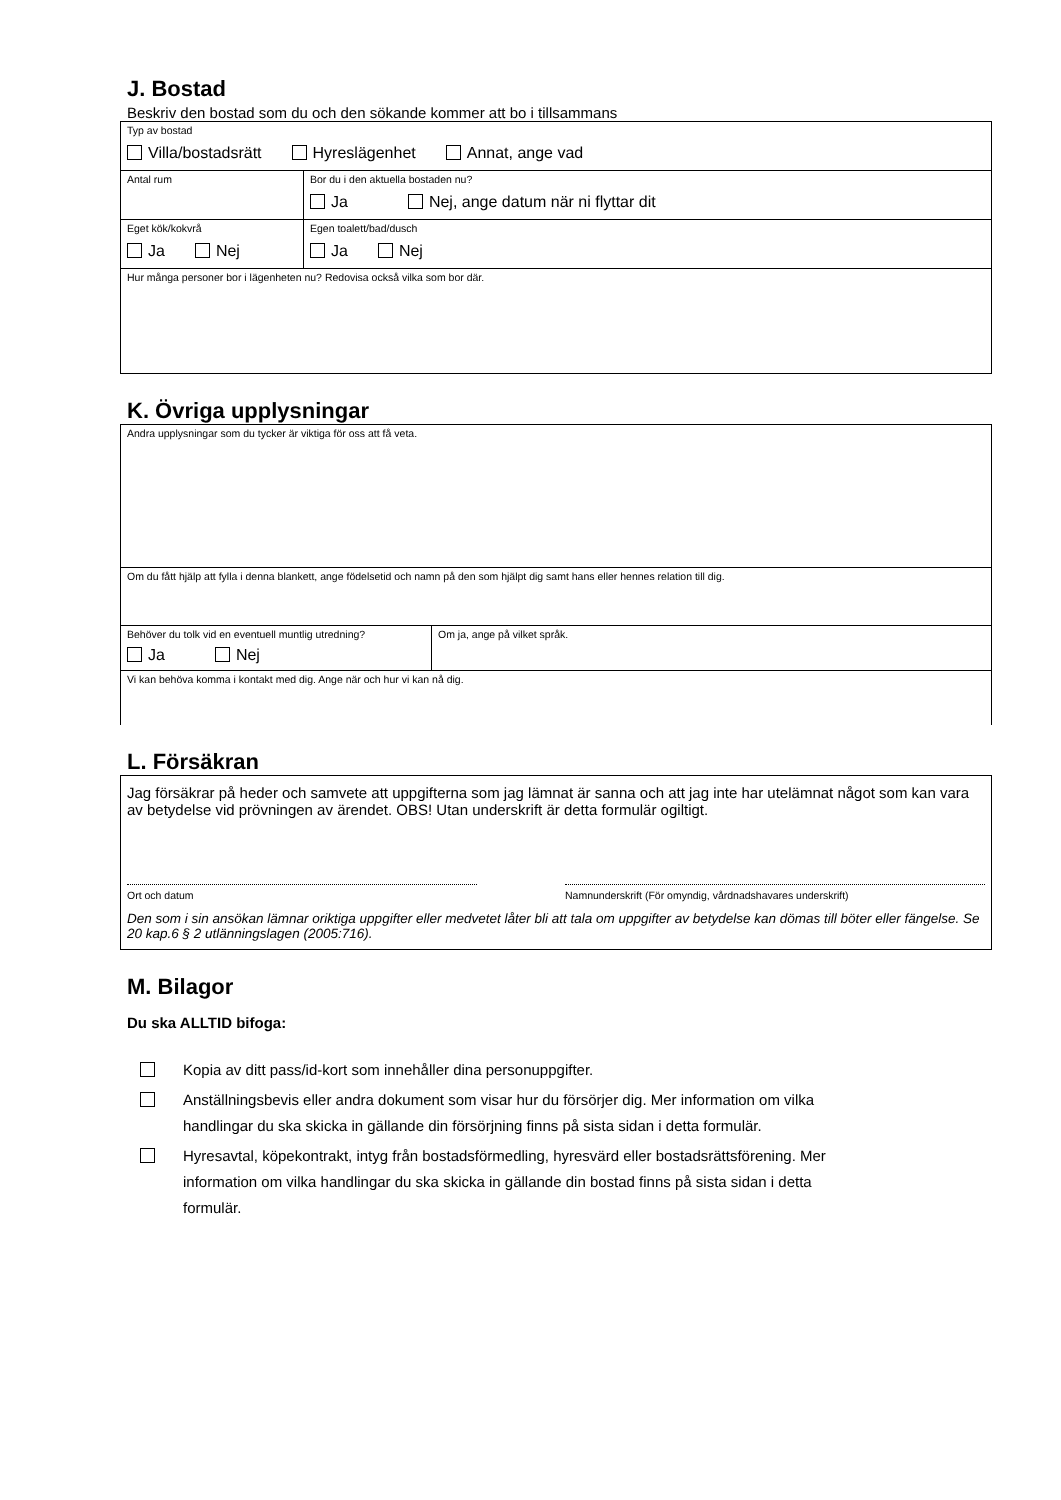J. Bostad
Beskriv den bostad som du och den sökande kommer att bo i tillsammans
| Typ av bostad Villa/bostadsrätt Hyreslägenhet Annat, ange vad | | |
| Antal rum | Bor du i den aktuella bostaden nu? Ja Nej, ange datum när ni flyttar dit | |
| Eget kök/kokvrå Ja Nej | | Egen toalett/bad/dusch Ja Nej |
| Hur många personer bor i lägenheten nu? Redovisa också vilka som bor där. | | |
K. Övriga upplysningar
| Andra upplysningar som du tycker är viktiga för oss att få veta. | |
| Om du fått hjälp att fylla i denna blankett, ange födelsetid och namn på den som hjälpt dig samt hans eller hennes relation till dig. | |
| Behöver du tolk vid en eventuell muntlig utredning? Ja Nej | Om ja, ange på vilket språk. |
| Vi kan behöva komma i kontakt med dig. Ange när och hur vi kan nå dig. | |
L. Försäkran
| Jag försäkrar på heder och samvete att uppgifterna som jag lämnat är sanna och att jag inte har utelämnat något som kan vara av betydelse vid prövningen av ärendet. OBS! Utan underskrift är detta formulär ogiltigt. Ort och datum Namnunderskrift (För omyndig, vårdnadshavares underskrift) Den som i sin ansökan lämnar oriktiga uppgifter eller medvetet låter bli att tala om uppgifter av betydelse kan dömas till böter eller fängelse. Se 20 kap.6 § 2 utlänningslagen (2005:716). |
M. Bilagor
Du ska ALLTID bifoga:
Kopia av ditt pass/id-kort som innehåller dina personuppgifter.
Anställningsbevis eller andra dokument som visar hur du försörjer dig. Mer information om vilka handlingar du ska skicka in gällande din försörjning finns på sista sidan i detta formulär.
Hyresavtal, köpekontrakt, intyg från bostadsförmedling, hyresvärd eller bostadsrättsförening. Mer information om vilka handlingar du ska skicka in gällande din bostad finns på sista sidan i detta formulär.